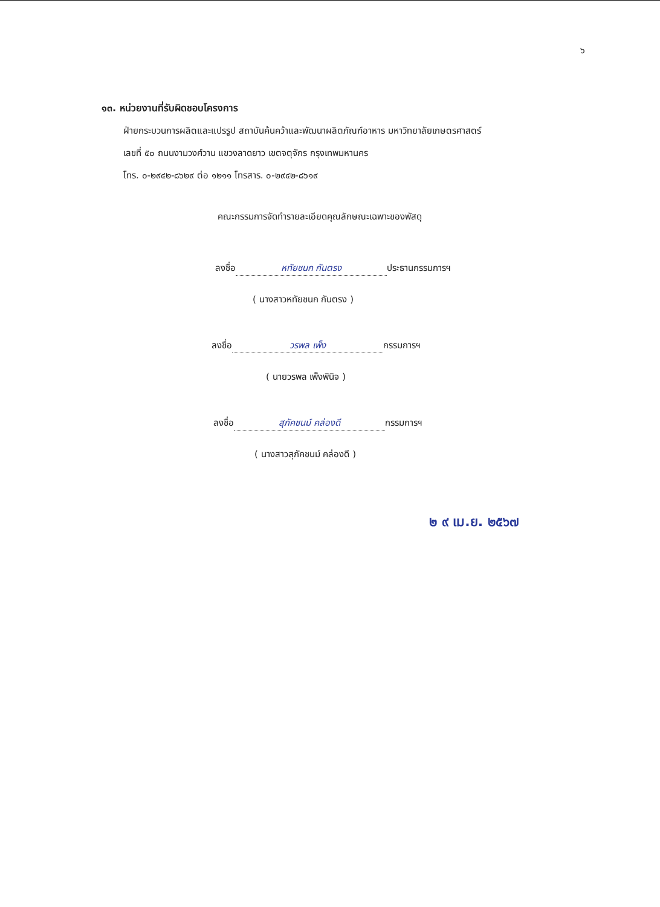๖
๑๓. หน่วยงานที่รับผิดชอบโครงการ
ฝ่ายกระบวนการผลิตและแปรรูป สถาบันค้นคว้าและพัฒนาผลิตภัณฑ์อาหาร มหาวิทยาลัยเกษตรศาสตร์
เลขที่ ๕๐ ถนนงามวงศ์วาน แขวงลาดยาว เขตจตุจักร กรุงเทพมหานคร
โทร. ๐-๒๙๔๒-๘๖๒๙ ต่อ ๑๒๑๑ โทรสาร. ๐-๒๙๔๒-๘๖๑๙
คณะกรรมการจัดทำรายละเอียดคุณลักษณะเฉพาะของพัสดุ
ลงชื่อ หทัยชนก กันตรง ประธานกรรมการฯ
( นางสาวหทัยชนก กันตรง )
ลงชื่อ วรพล เพ็ง กรรมการฯ
( นายวรพล เพ็งพินิจ )
ลงชื่อ สุภัคชนม์ คล่องดี กรรมการฯ
( นางสาวสุภัคชนม์ คล่องดี )
๒ ๙ เม.ย. ๒๕๖๗